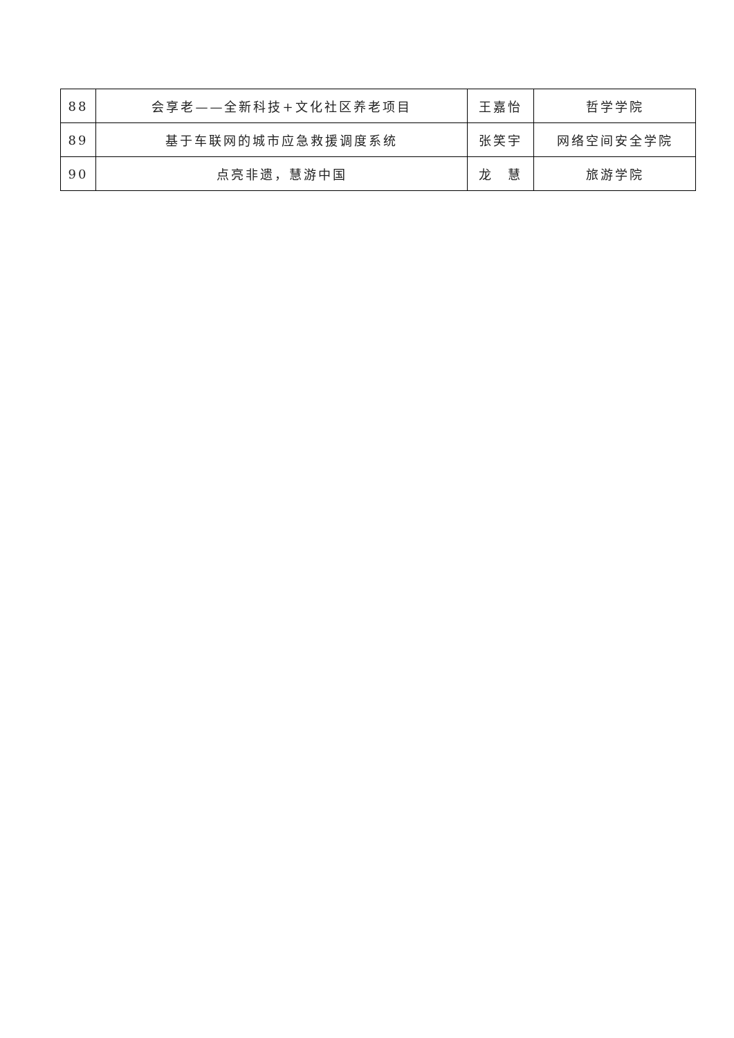| 88 | 会享老——全新科技+文化社区养老项目 | 王嘉怡 | 哲学学院 |
| 89 | 基于车联网的城市应急救援调度系统 | 张笑宇 | 网络空间安全学院 |
| 90 | 点亮非遗，慧游中国 | 龙 慧 | 旅游学院 |